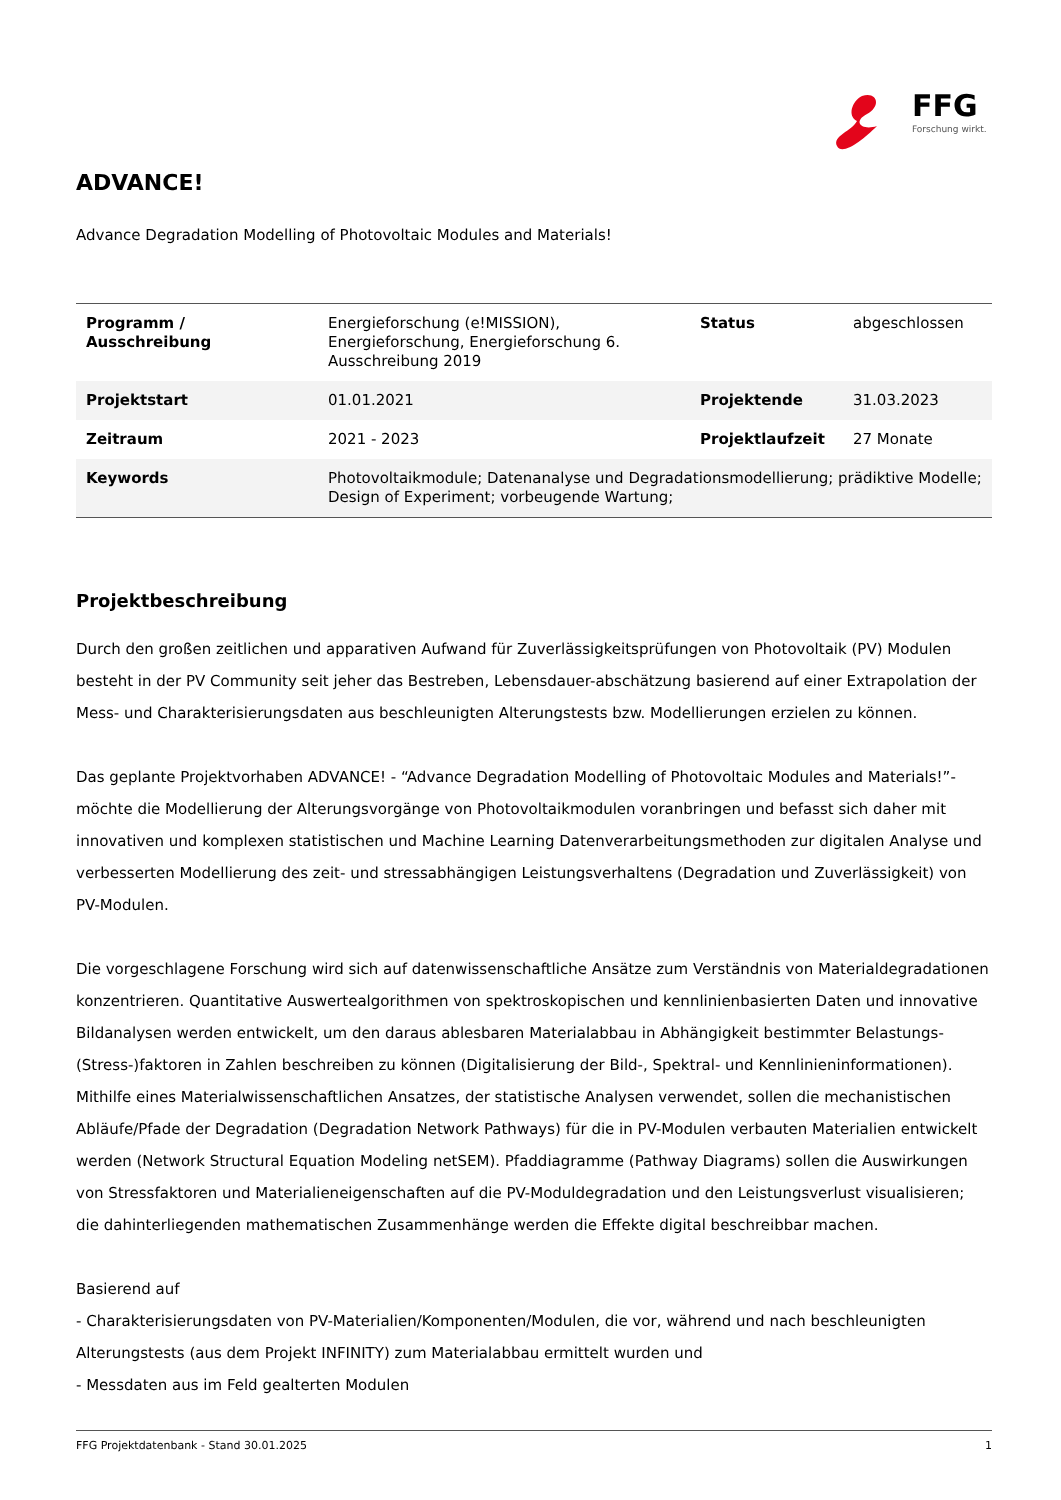FFG
Forschung wirkt.
ADVANCE!
Advance Degradation Modelling of Photovoltaic Modules and Materials!
| Programm / Ausschreibung | Energieforschung (e!MISSION), Energieforschung, Energieforschung 6. Ausschreibung 2019 | Status | abgeschlossen |
| Projektstart | 01.01.2021 | Projektende | 31.03.2023 |
| Zeitraum | 2021 - 2023 | Projektlaufzeit | 27 Monate |
| Keywords | Photovoltaikmodule; Datenanalyse und Degradationsmodellierung; prädiktive Modelle; Design of Experiment; vorbeugende Wartung; | | |
Projektbeschreibung
Durch den großen zeitlichen und apparativen Aufwand für Zuverlässigkeitsprüfungen von Photovoltaik (PV) Modulen besteht in der PV Community seit jeher das Bestreben, Lebensdauer-abschätzung basierend auf einer Extrapolation der Mess- und Charakterisierungsdaten aus beschleunigten Alterungstests bzw. Modellierungen erzielen zu können.
Das geplante Projektvorhaben ADVANCE! - “Advance Degradation Modelling of Photovoltaic Modules and Materials!”- möchte die Modellierung der Alterungsvorgänge von Photovoltaikmodulen voranbringen und befasst sich daher mit innovativen und komplexen statistischen und Machine Learning Datenverarbeitungsmethoden zur digitalen Analyse und verbesserten Modellierung des zeit- und stressabhängigen Leistungsverhaltens (Degradation und Zuverlässigkeit) von PV-Modulen.
Die vorgeschlagene Forschung wird sich auf datenwissenschaftliche Ansätze zum Verständnis von Materialdegradationen konzentrieren. Quantitative Auswertealgorithmen von spektroskopischen und kennlinienbasierten Daten und innovative Bildanalysen werden entwickelt, um den daraus ablesbaren Materialabbau in Abhängigkeit bestimmter Belastungs-(Stress-)faktoren in Zahlen beschreiben zu können (Digitalisierung der Bild-, Spektral- und Kennlinieninformationen). Mithilfe eines Materialwissenschaftlichen Ansatzes, der statistische Analysen verwendet, sollen die mechanistischen Abläufe/Pfade der Degradation (Degradation Network Pathways) für die in PV-Modulen verbauten Materialien entwickelt werden (Network Structural Equation Modeling netSEM). Pfaddiagramme (Pathway Diagrams) sollen die Auswirkungen von Stressfaktoren und Materialieneigenschaften auf die PV-Moduldegradation und den Leistungsverlust visualisieren; die dahinterliegenden mathematischen Zusammenhänge werden die Effekte digital beschreibbar machen.
Basierend auf
- Charakterisierungsdaten von PV-Materialien/Komponenten/Modulen, die vor, während und nach beschleunigten Alterungstests (aus dem Projekt INFINITY) zum Materialabbau ermittelt wurden und
- Messdaten aus im Feld gealterten Modulen
FFG Projektdatenbank - Stand 30.01.2025 1